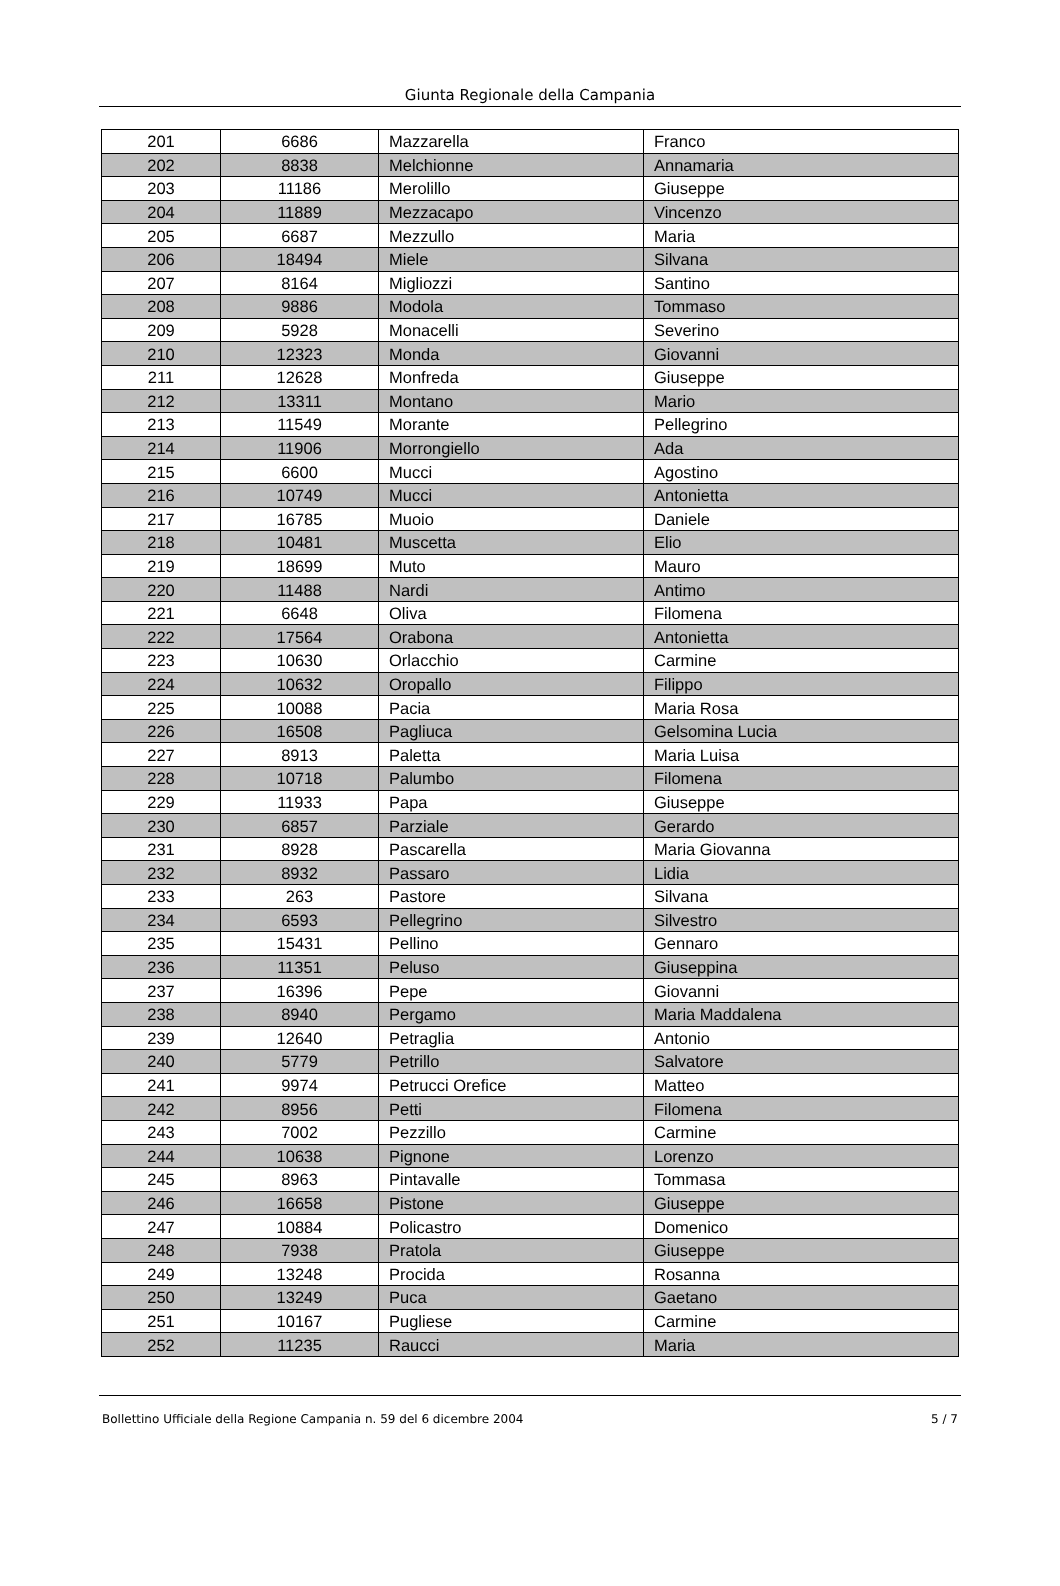Giunta Regionale della Campania
| 201 | 6686 | Mazzarella | Franco |
| 202 | 8838 | Melchionne | Annamaria |
| 203 | 11186 | Merolillo | Giuseppe |
| 204 | 11889 | Mezzacapo | Vincenzo |
| 205 | 6687 | Mezzullo | Maria |
| 206 | 18494 | Miele | Silvana |
| 207 | 8164 | Migliozzi | Santino |
| 208 | 9886 | Modola | Tommaso |
| 209 | 5928 | Monacelli | Severino |
| 210 | 12323 | Monda | Giovanni |
| 211 | 12628 | Monfreda | Giuseppe |
| 212 | 13311 | Montano | Mario |
| 213 | 11549 | Morante | Pellegrino |
| 214 | 11906 | Morrongiello | Ada |
| 215 | 6600 | Mucci | Agostino |
| 216 | 10749 | Mucci | Antonietta |
| 217 | 16785 | Muoio | Daniele |
| 218 | 10481 | Muscetta | Elio |
| 219 | 18699 | Muto | Mauro |
| 220 | 11488 | Nardi | Antimo |
| 221 | 6648 | Oliva | Filomena |
| 222 | 17564 | Orabona | Antonietta |
| 223 | 10630 | Orlacchio | Carmine |
| 224 | 10632 | Oropallo | Filippo |
| 225 | 10088 | Pacia | Maria Rosa |
| 226 | 16508 | Pagliuca | Gelsomina Lucia |
| 227 | 8913 | Paletta | Maria Luisa |
| 228 | 10718 | Palumbo | Filomena |
| 229 | 11933 | Papa | Giuseppe |
| 230 | 6857 | Parziale | Gerardo |
| 231 | 8928 | Pascarella | Maria Giovanna |
| 232 | 8932 | Passaro | Lidia |
| 233 | 263 | Pastore | Silvana |
| 234 | 6593 | Pellegrino | Silvestro |
| 235 | 15431 | Pellino | Gennaro |
| 236 | 11351 | Peluso | Giuseppina |
| 237 | 16396 | Pepe | Giovanni |
| 238 | 8940 | Pergamo | Maria Maddalena |
| 239 | 12640 | Petraglia | Antonio |
| 240 | 5779 | Petrillo | Salvatore |
| 241 | 9974 | Petrucci Orefice | Matteo |
| 242 | 8956 | Petti | Filomena |
| 243 | 7002 | Pezzillo | Carmine |
| 244 | 10638 | Pignone | Lorenzo |
| 245 | 8963 | Pintavalle | Tommasa |
| 246 | 16658 | Pistone | Giuseppe |
| 247 | 10884 | Policastro | Domenico |
| 248 | 7938 | Pratola | Giuseppe |
| 249 | 13248 | Procida | Rosanna |
| 250 | 13249 | Puca | Gaetano |
| 251 | 10167 | Pugliese | Carmine |
| 252 | 11235 | Raucci | Maria |
Bollettino Ufficiale della Regione Campania n. 59 del 6 dicembre 2004 5 / 7